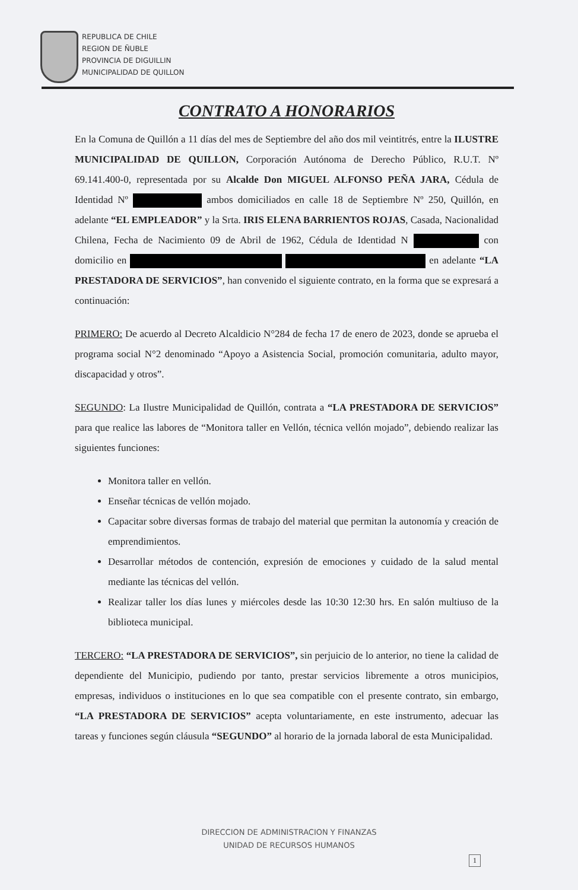REPUBLICA DE CHILE
REGION DE ÑUBLE
PROVINCIA DE DIGUILLIN
MUNICIPALIDAD DE QUILLON
CONTRATO A HONORARIOS
En la Comuna de Quillón a 11 días del mes de Septiembre del año dos mil veintitrés, entre la ILUSTRE MUNICIPALIDAD DE QUILLON, Corporación Autónoma de Derecho Público, R.U.T. Nº 69.141.400-0, representada por su Alcalde Don MIGUEL ALFONSO PEÑA JARA, Cédula de Identidad Nº ambos domiciliados en calle 18 de Septiembre Nº 250, Quillón, en adelante “EL EMPLEADOR” y la Srta. IRIS ELENA BARRIENTOS ROJAS, Casada, Nacionalidad Chilena, Fecha de Nacimiento 09 de Abril de 1962, Cédula de Identidad N con domicilio en en adelante “LA PRESTADORA DE SERVICIOS”, han convenido el siguiente contrato, en la forma que se expresará a continuación:
PRIMERO: De acuerdo al Decreto Alcaldicio N°284 de fecha 17 de enero de 2023, donde se aprueba el programa social N°2 denominado “Apoyo a Asistencia Social, promoción comunitaria, adulto mayor, discapacidad y otros”.
SEGUNDO: La Ilustre Municipalidad de Quillón, contrata a “LA PRESTADORA DE SERVICIOS” para que realice las labores de “Monitora taller en Vellón, técnica vellón mojado”, debiendo realizar las siguientes funciones:
Monitora taller en vellón.
Enseñar técnicas de vellón mojado.
Capacitar sobre diversas formas de trabajo del material que permitan la autonomía y creación de emprendimientos.
Desarrollar métodos de contención, expresión de emociones y cuidado de la salud mental mediante las técnicas del vellón.
Realizar taller los días lunes y miércoles desde las 10:30 12:30 hrs. En salón multiuso de la biblioteca municipal.
TERCERO: “LA PRESTADORA DE SERVICIOS”, sin perjuicio de lo anterior, no tiene la calidad de dependiente del Municipio, pudiendo por tanto, prestar servicios libremente a otros municipios, empresas, individuos o instituciones en lo que sea compatible con el presente contrato, sin embargo, “LA PRESTADORA DE SERVICIOS” acepta voluntariamente, en este instrumento, adecuar las tareas y funciones según cláusula “SEGUNDO” al horario de la jornada laboral de esta Municipalidad.
DIRECCION DE ADMINISTRACION Y FINANZAS
UNIDAD DE RECURSOS HUMANOS
1